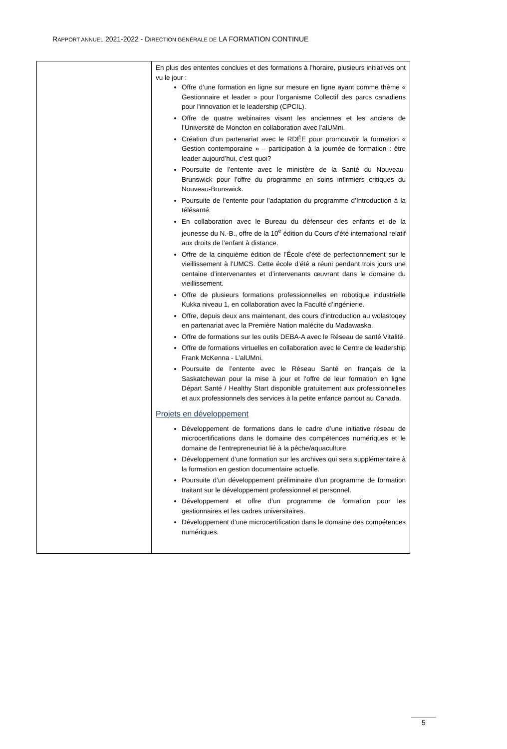RAPPORT ANNUEL 2021-2022 - DIRECTION GÉNÉRALE DE LA FORMATION CONTINUE
| | En plus des ententes conclues et des formations à l’horaire, plusieurs initiatives ont vu le jour : Offre d’une formation en ligne sur mesure en ligne ayant comme thème « Gestionnaire et leader » pour l’organisme Collectif des parcs canadiens pour l'innovation et le leadership (CPCIL). Offre de quatre webinaires visant les anciennes et les anciens de l’Université de Moncton en collaboration avec l’alUMni. Création d’un partenariat avec le RDÉE pour promouvoir la formation « Gestion contemporaine » – participation à la journée de formation : être leader aujourd’hui, c’est quoi? Poursuite de l’entente avec le ministère de la Santé du Nouveau-Brunswick pour l’offre du programme en soins infirmiers critiques du Nouveau-Brunswick. Poursuite de l’entente pour l’adaptation du programme d’Introduction à la télésanté. En collaboration avec le Bureau du défenseur des enfants et de la jeunesse du N.-B., offre de la 10<sup>e</sup> édition du Cours d’été international relatif aux droits de l’enfant à distance. Offre de la cinquième édition de l’École d’été de perfectionnement sur le vieillissement à l’UMCS. Cette école d’été a réuni pendant trois jours une centaine d’intervenantes et d’intervenants œuvrant dans le domaine du vieillissement. Offre de plusieurs formations professionnelles en robotique industrielle Kukka niveau 1, en collaboration avec la Faculté d’ingénierie. Offre, depuis deux ans maintenant, des cours d’introduction au wolastoqey en partenariat avec la Première Nation malécite du Madawaska. Offre de formations sur les outils DEBA-A avec le Réseau de santé Vitalité. Offre de formations virtuelles en collaboration avec le Centre de leadership Frank McKenna - L’alUMni. Poursuite de l’entente avec le Réseau Santé en français de la Saskatchewan pour la mise à jour et l’offre de leur formation en ligne Départ Santé / Healthy Start disponible gratuitement aux professionnelles et aux professionnels des services à la petite enfance partout au Canada. Projets en développement Développement de formations dans le cadre d’une initiative réseau de microcertifications dans le domaine des compétences numériques et le domaine de l’entrepreneuriat lié à la pêche/aquaculture. Développement d’une formation sur les archives qui sera supplémentaire à la formation en gestion documentaire actuelle. Poursuite d’un développement préliminaire d’un programme de formation traitant sur le développement professionnel et personnel. Développement et offre d’un programme de formation pour les gestionnaires et les cadres universitaires. Développement d’une microcertification dans le domaine des compétences numériques. |
5